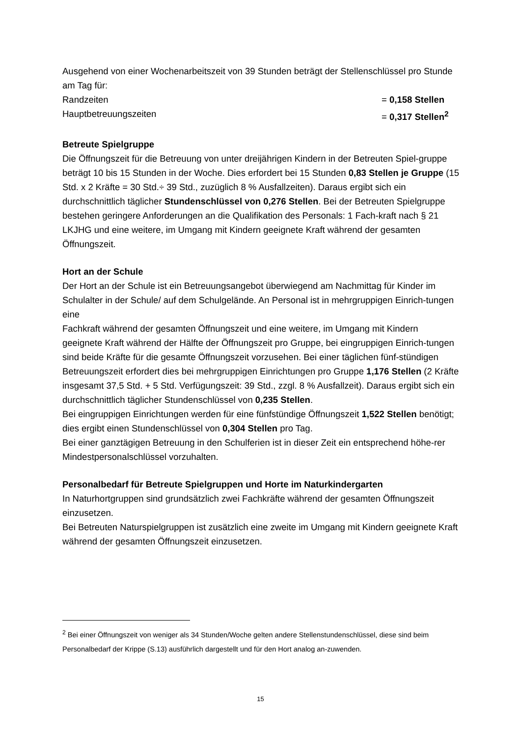Ausgehend von einer Wochenarbeitszeit von 39 Stunden beträgt der Stellenschlüssel pro Stunde am Tag für:
Randzeiten = 0,158 Stellen
Hauptbetreuungszeiten = 0,317 Stellen<sup>2</sup>
Betreute Spielgruppe
Die Öffnungszeit für die Betreuung von unter dreijährigen Kindern in der Betreuten Spiel-gruppe beträgt 10 bis 15 Stunden in der Woche. Dies erfordert bei 15 Stunden 0,83 Stellen je Gruppe (15 Std. x 2 Kräfte = 30 Std.÷ 39 Std., zuzüglich 8 % Ausfallzeiten). Daraus ergibt sich ein durchschnittlich täglicher Stundenschlüssel von 0,276 Stellen. Bei der Betreuten Spielgruppe bestehen geringere Anforderungen an die Qualifikation des Personals: 1 Fach-kraft nach § 21 LKJHG und eine weitere, im Umgang mit Kindern geeignete Kraft während der gesamten Öffnungszeit.
Hort an der Schule
Der Hort an der Schule ist ein Betreuungsangebot überwiegend am Nachmittag für Kinder im Schulalter in der Schule/ auf dem Schulgelände. An Personal ist in mehrgruppigen Einrich-tungen eine
Fachkraft während der gesamten Öffnungszeit und eine weitere, im Umgang mit Kindern geeignete Kraft während der Hälfte der Öffnungszeit pro Gruppe, bei eingruppigen Einrich-tungen sind beide Kräfte für die gesamte Öffnungszeit vorzusehen. Bei einer täglichen fünf-stündigen Betreuungszeit erfordert dies bei mehrgruppigen Einrichtungen pro Gruppe 1,176 Stellen (2 Kräfte insgesamt 37,5 Std. + 5 Std. Verfügungszeit: 39 Std., zzgl. 8 % Ausfallzeit). Daraus ergibt sich ein durchschnittlich täglicher Stundenschlüssel von 0,235 Stellen.
Bei eingruppigen Einrichtungen werden für eine fünfstündige Öffnungszeit 1,522 Stellen benötigt; dies ergibt einen Stundenschlüssel von 0,304 Stellen pro Tag.
Bei einer ganztägigen Betreuung in den Schulferien ist in dieser Zeit ein entsprechend höhe-rer Mindestpersonalschlüssel vorzuhalten.
Personalbedarf für Betreute Spielgruppen und Horte im Naturkindergarten
In Naturhortgruppen sind grundsätzlich zwei Fachkräfte während der gesamten Öffnungszeit einzusetzen.
Bei Betreuten Naturspielgruppen ist zusätzlich eine zweite im Umgang mit Kindern geeignete Kraft während der gesamten Öffnungszeit einzusetzen.
<sup>2</sup> Bei einer Öffnungszeit von weniger als 34 Stunden/Woche gelten andere Stellenstundenschlüssel, diese sind beim Personalbedarf der Krippe (S.13) ausführlich dargestellt und für den Hort analog an-zuwenden.
15